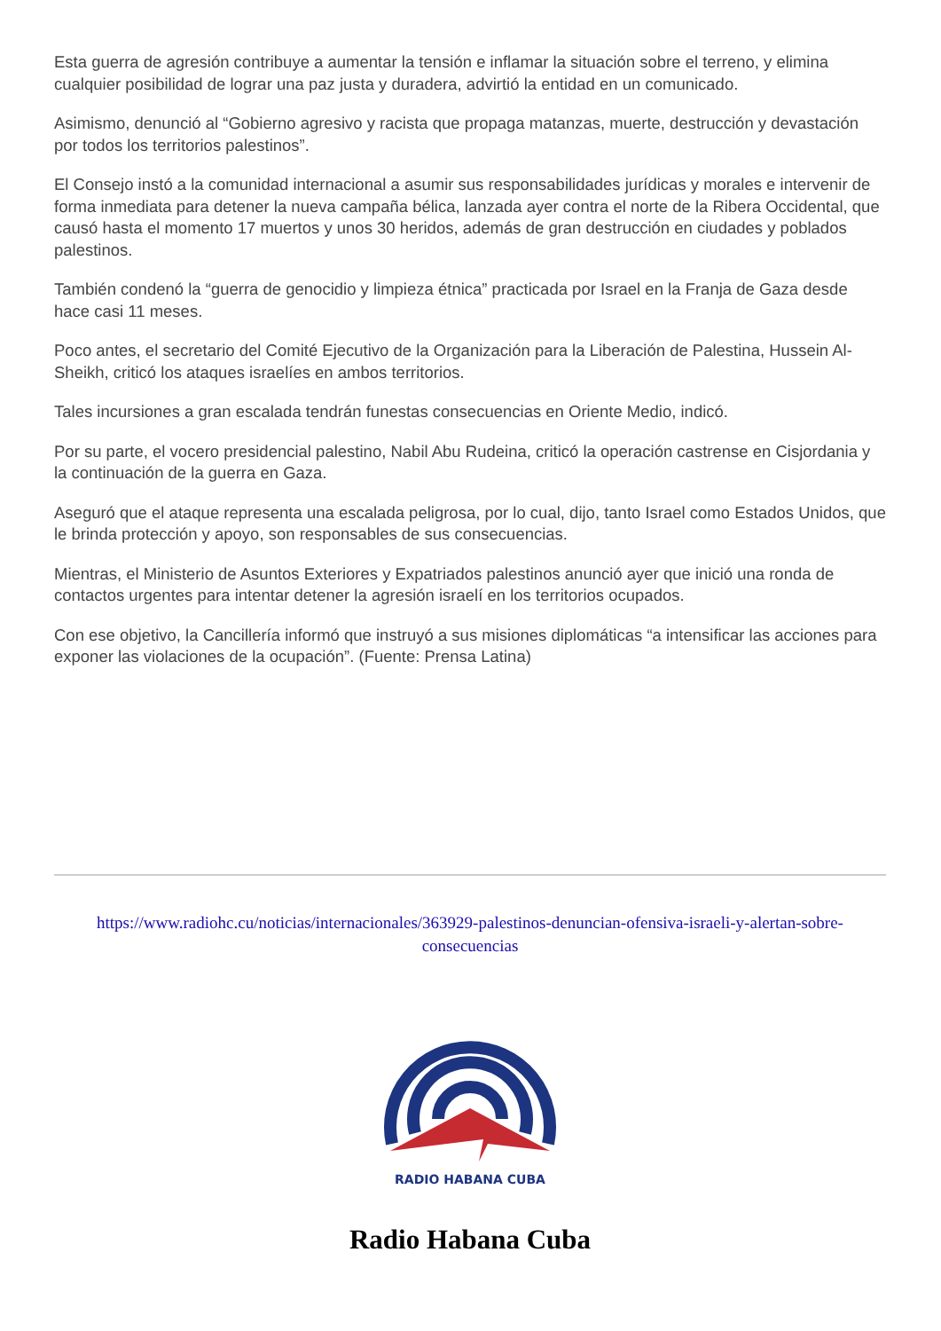Esta guerra de agresión contribuye a aumentar la tensión e inflamar la situación sobre el terreno, y elimina cualquier posibilidad de lograr una paz justa y duradera, advirtió la entidad en un comunicado.
Asimismo, denunció al “Gobierno agresivo y racista que propaga matanzas, muerte, destrucción y devastación por todos los territorios palestinos”.
El Consejo instó a la comunidad internacional a asumir sus responsabilidades jurídicas y morales e intervenir de forma inmediata para detener la nueva campaña bélica, lanzada ayer contra el norte de la Ribera Occidental, que causó hasta el momento 17 muertos y unos 30 heridos, además de gran destrucción en ciudades y poblados palestinos.
También condenó la “guerra de genocidio y limpieza étnica” practicada por Israel en la Franja de Gaza desde hace casi 11 meses.
Poco antes, el secretario del Comité Ejecutivo de la Organización para la Liberación de Palestina, Hussein Al-Sheikh, criticó los ataques israelíes en ambos territorios.
Tales incursiones a gran escalada tendrán funestas consecuencias en Oriente Medio, indicó.
Por su parte, el vocero presidencial palestino, Nabil Abu Rudeina, criticó la operación castrense en Cisjordania y la continuación de la guerra en Gaza.
Aseguró que el ataque representa una escalada peligrosa, por lo cual, dijo, tanto Israel como Estados Unidos, que le brinda protección y apoyo, son responsables de sus consecuencias.
Mientras, el Ministerio de Asuntos Exteriores y Expatriados palestinos anunció ayer que inició una ronda de contactos urgentes para intentar detener la agresión israelí en los territorios ocupados.
Con ese objetivo, la Cancillería informó que instruyó a sus misiones diplomáticas “a intensificar las acciones para exponer las violaciones de la ocupación”. (Fuente: Prensa Latina)
https://www.radiohc.cu/noticias/internacionales/363929-palestinos-denuncian-ofensiva-israeli-y-alertan-sobre-consecuencias
RADIO HABANA CUBA
Radio Habana Cuba